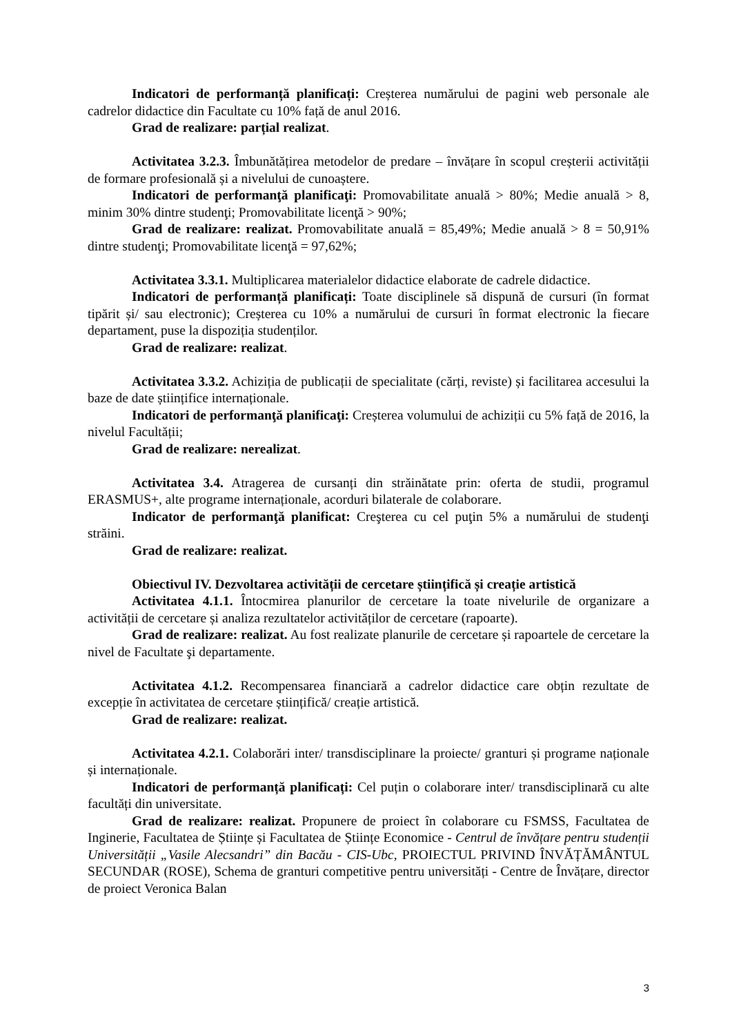Indicatori de performanță planificați: Creșterea numărului de pagini web personale ale cadrelor didactice din Facultate cu 10% față de anul 2016.
Grad de realizare: parțial realizat.
Activitatea 3.2.3. Îmbunătățirea metodelor de predare – învățare în scopul creșterii activității de formare profesională și a nivelului de cunoaștere.
Indicatori de performanţă planificaţi: Promovabilitate anuală > 80%; Medie anuală > 8, minim 30% dintre studenţi; Promovabilitate licenţă > 90%;
Grad de realizare: realizat. Promovabilitate anuală = 85,49%; Medie anuală > 8 = 50,91% dintre studenţi; Promovabilitate licenţă = 97,62%;
Activitatea 3.3.1. Multiplicarea materialelor didactice elaborate de cadrele didactice.
Indicatori de performanță planificați: Toate disciplinele să dispună de cursuri (în format tipărit și/ sau electronic); Creșterea cu 10% a numărului de cursuri în format electronic la fiecare departament, puse la dispoziția studenților.
Grad de realizare: realizat.
Activitatea 3.3.2. Achiziția de publicații de specialitate (cărți, reviste) și facilitarea accesului la baze de date științifice internaționale.
Indicatori de performanţă planificaţi: Creșterea volumului de achiziții cu 5% față de 2016, la nivelul Facultății;
Grad de realizare: nerealizat.
Activitatea 3.4. Atragerea de cursanți din străinătate prin: oferta de studii, programul ERASMUS+, alte programe internaționale, acorduri bilaterale de colaborare.
Indicator de performanţă planificat: Creşterea cu cel puţin 5% a numărului de studenţi străini.
Grad de realizare: realizat.
Obiectivul IV. Dezvoltarea activității de cercetare științifică și creație artistică
Activitatea 4.1.1. Întocmirea planurilor de cercetare la toate nivelurile de organizare a activității de cercetare și analiza rezultatelor activităților de cercetare (rapoarte).
Grad de realizare: realizat. Au fost realizate planurile de cercetare și rapoartele de cercetare la nivel de Facultate şi departamente.
Activitatea 4.1.2. Recompensarea financiară a cadrelor didactice care obțin rezultate de excepție în activitatea de cercetare științifică/ creație artistică.
Grad de realizare: realizat.
Activitatea 4.2.1. Colaborări inter/ transdisciplinare la proiecte/ granturi și programe naționale și internaționale.
Indicatori de performanță planificați: Cel puțin o colaborare inter/ transdisciplinară cu alte facultăți din universitate.
Grad de realizare: realizat. Propunere de proiect în colaborare cu FSMSS, Facultatea de Inginerie, Facultatea de Științe și Facultatea de Științe Economice - Centrul de învățare pentru studenții Universității „Vasile Alecsandri” din Bacău - CIS-Ubc, PROIECTUL PRIVIND ÎNVĂȚĂMÂNTUL SECUNDAR (ROSE), Schema de granturi competitive pentru universități - Centre de Învățare, director de proiect Veronica Balan
3